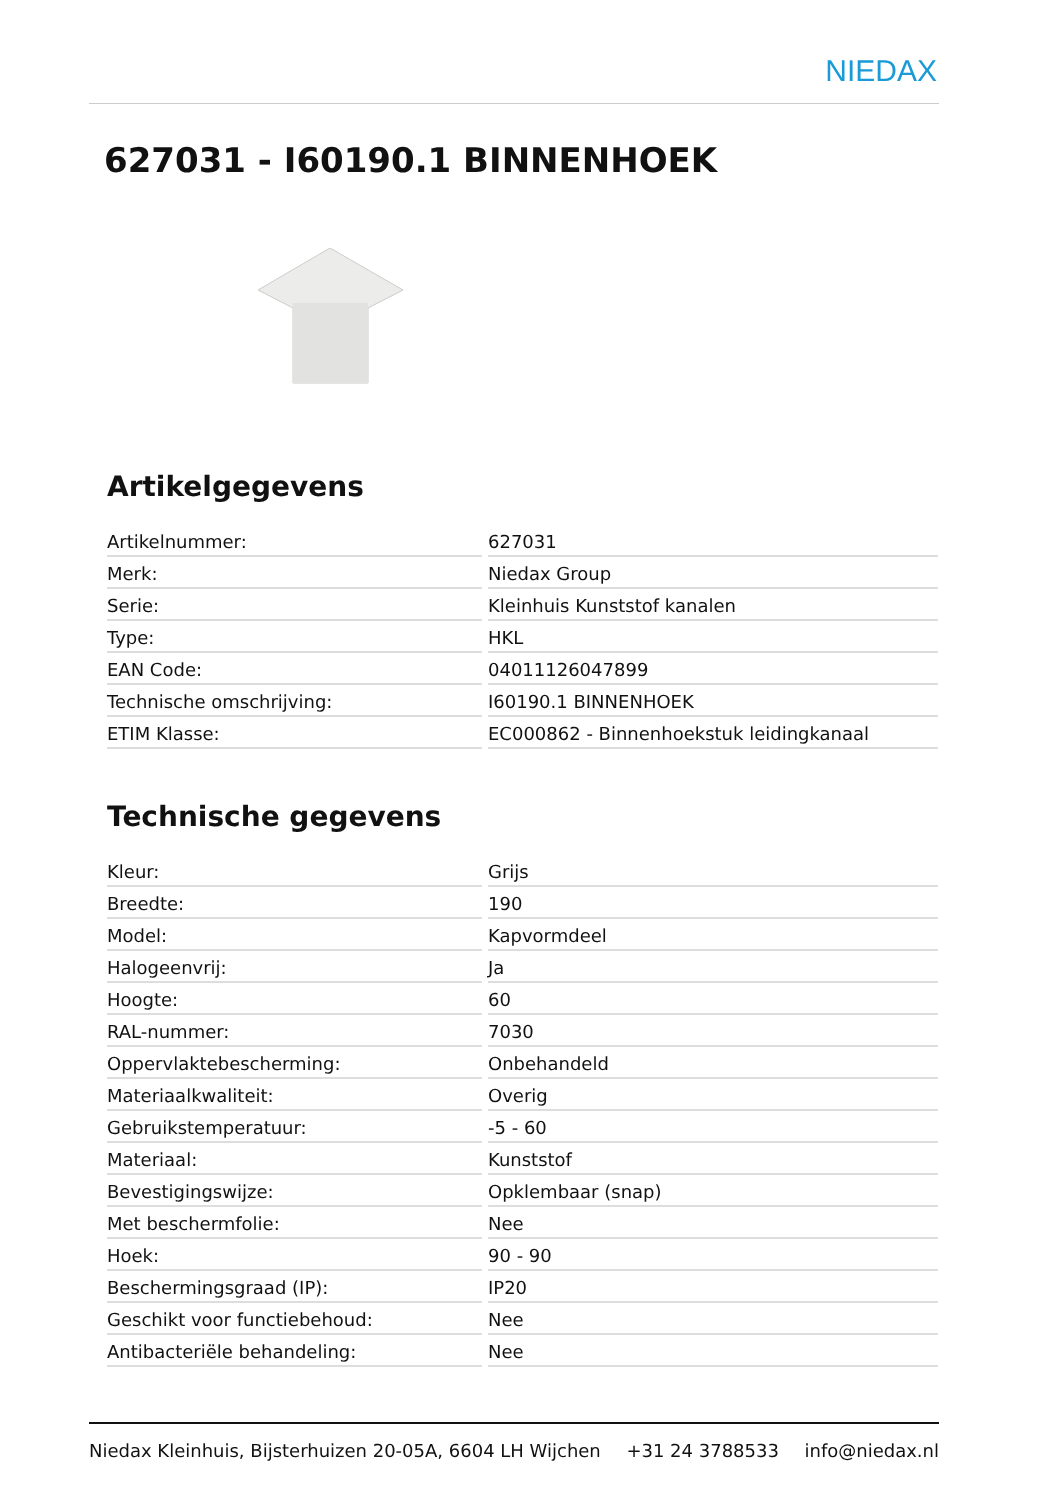NIEDAX
627031 - I60190.1 BINNENHOEK
Artikelgegevens
| Artikelnummer: | 627031 |
| Merk: | Niedax Group |
| Serie: | Kleinhuis Kunststof kanalen |
| Type: | HKL |
| EAN Code: | 04011126047899 |
| Technische omschrijving: | I60190.1 BINNENHOEK |
| ETIM Klasse: | EC000862 - Binnenhoekstuk leidingkanaal |
Technische gegevens
| Kleur: | Grijs |
| Breedte: | 190 |
| Model: | Kapvormdeel |
| Halogeenvrij: | Ja |
| Hoogte: | 60 |
| RAL-nummer: | 7030 |
| Oppervlaktebescherming: | Onbehandeld |
| Materiaalkwaliteit: | Overig |
| Gebruikstemperatuur: | -5 - 60 |
| Materiaal: | Kunststof |
| Bevestigingswijze: | Opklembaar (snap) |
| Met beschermfolie: | Nee |
| Hoek: | 90 - 90 |
| Beschermingsgraad (IP): | IP20 |
| Geschikt voor functiebehoud: | Nee |
| Antibacteriële behandeling: | Nee |
Niedax Kleinhuis, Bijsterhuizen 20-05A, 6604 LH Wijchen +31 24 3788533 info@niedax.nl